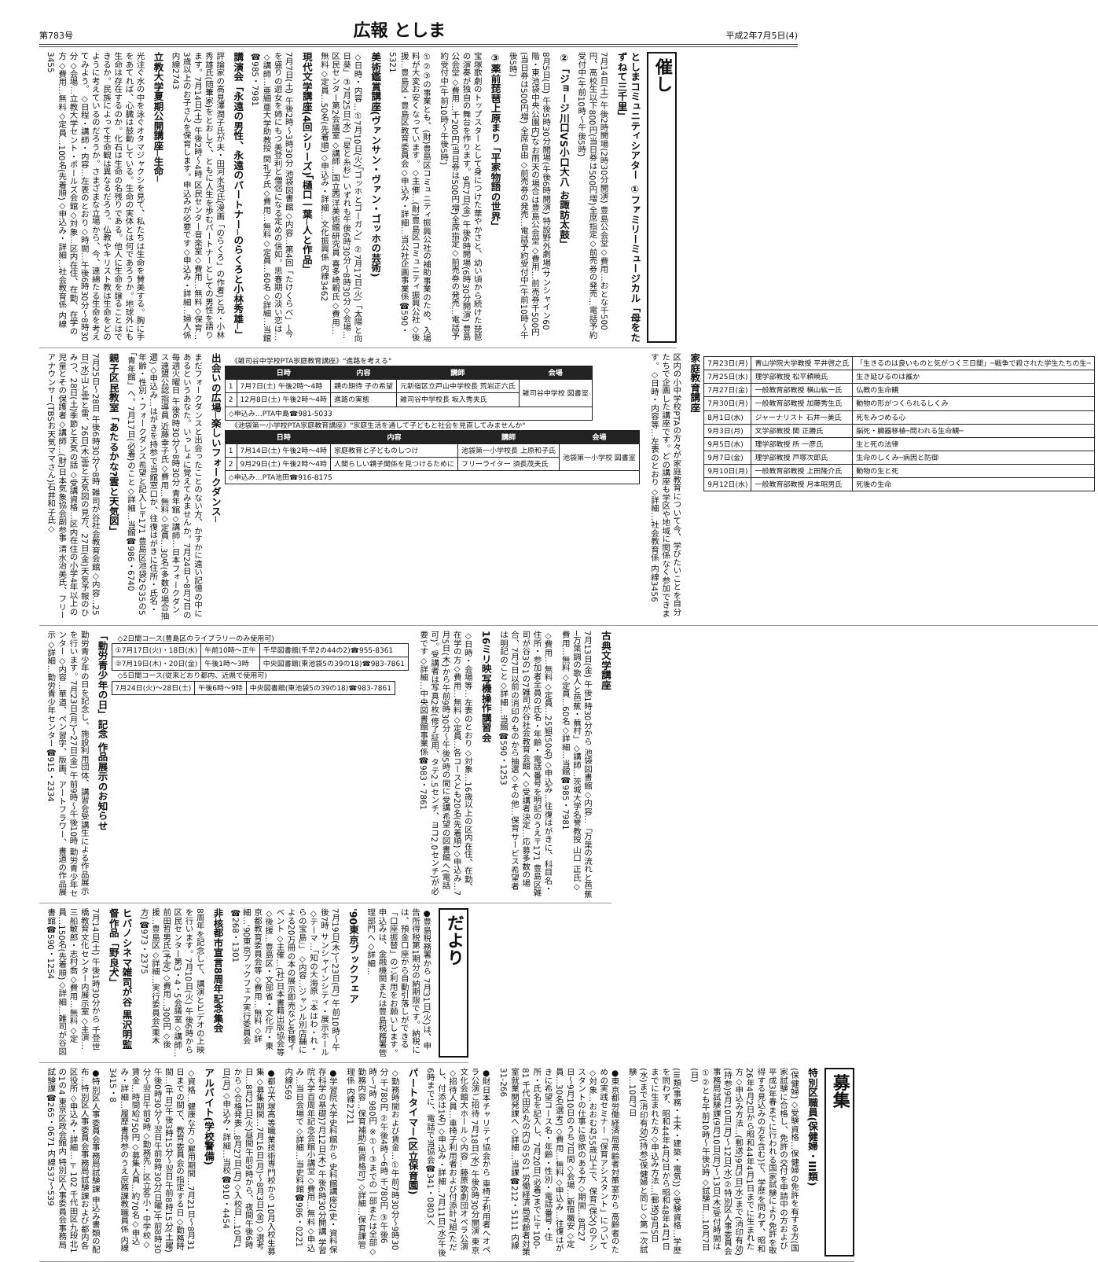第783号 広報 としま 平成2年7月5日(4)
催し
としまコミュニティシアター ①ファミリーミュージカル「母をたずねて三千里」
7月14日(土) 午後2時開場(2時30分開演) 豊島公会堂◇費用…おとな千500円、高校生以下800円(当日券は500円増)全席指定◇前売券の発売…電話予約受付中(午前10時〜午後5時)
②「ジョージ川口VS小口大八 お諏訪太鼓」
8月5日(日) 午後5時30分開場(午後6時開演) 特設野外劇場(サンシャイン60階・東池袋中央公園内)なお雨天の場合は豊島公会堂◇費用…前売券千500円(当日券は500円増) 全席自由◇前売券の発売…電話予約受付中(午前10時〜午後5時)
③薬前琵琶上原まり「平家物語の世界」
宝塚歌劇のトップスターとして身につけた華やかさと、幼い頃から続けた琵琶の演奏が独自の舞台を作ります。9月7日(金) 午後6時開場(6時30分開演) 豊島公会堂◇費用…千200円(当日券は500円増)全席指定◇前売券の発売…電話予約受付中(午前10時〜午後5時)
①②③の事業とも、(財)豊島区コミュニティ振興公社の補助事業のため、入場料が大変お安くなっています。◇主催…(財)豊島区コミュニティ振興公社◇後援…豊島区・豊島区教育委員会◇申込み・詳細…当公社企画事業係☎590・5321
美術鑑賞講座(ヴァンサン・ヴァン・ゴッホの芸術)
◇日時・内容…①7月10日(火)「ゴッホとゴーガン」②7月17日(火)「太陽と向日葵」③7月25日(水)「星と糸杉」いずれも午後6時30分〜8時30分◇会場…区民センター第2会議室◇講師…国立西洋美術館研究員 喜多崎親氏◇費用…無料◇定員…50名(先着順)◇申込み・詳細…文化振興係 内線3462
現代文学講座(4回シリーズ)「樋口一葉─人と作品」
7月7日(土) 午後2時〜3時30分 池袋図書館◇内容…第4回「たけくらべ」─今を盛りの遊女を姉にもつ美登利と僧侶になる定めの信如。思春期の淡い恋は…◇講師…亜細亜大学助教授 関礼子氏◇費用…無料◇定員…60名◇詳細…当館☎985・7981
講演会「永遠の男性、永遠のパートナー─のらくろと小林秀雄─」
評論家の高見澤潤子氏が夫・田河水泡氏(漫画「のらくろ」の作者)と兄・小林秀雄氏(随筆家)をとおして、ともに人生を歩むパートナーとしての男性を語ります。7月14日(土) 午後2時〜4時 区民センター音楽室◇費用…無料◇保育…3歳以上のお子さんを保育します。申込みが必要です◇申込み・詳細…婦人係 内線2743
立教大学夏期公開講座─生命─
光注ぐ水の中を泳ぐオタマジャクシを見て、私たちは生命を賛美する。胸に手をあてれば、心臓は鼓動している。生命の実体とは何であろうか。地球外にも生命は存在するのか。化石は生命の名残りである。他人に生命を譲ることはできるか。民族によって生命観は異なるだろう。仏教やキリスト教は生命をどのように考えているのだろうか。さまざまな立場から、今、連綿たる生命を考えてみよう。◇日程・講師・内容…左表のとおり◇時間…午後6時30分〜8時30分◇会場…立教大学セント・ポールズ会館◇対象…区内在住、在勤、在学の方◇費用…無料◇定員…100名(先着順)◇申込み・詳細…社会教育係 内線3455
| 7月23日(月) | 青山学院大学教授 平井啓之氏 | 「生きるのは良いものと気がつく三日間」─戦争で殺された学生たちの生─ |
| 7月25日(水) | 理学部教授 松平頼暁氏 | 生き延びるのは誰か |
| 7月27日(金) | 一般教育部教授 横山紘一氏 | 仏教の生命観 |
| 7月30日(月) | 一般教育部教授 加藤秀生氏 | 動物の形がつくられるしくみ |
| 8月1日(水) | ジャーナリスト 石井一美氏 | 死をみつめる心 |
| 9月3日(月) | 文学部教授 関 正勝氏 | 脳死・臓器移植─問われる生命観─ |
| 9月5日(水) | 理学部教授 所 一彦氏 | 生と死の法律 |
| 9月7日(金) | 理学部教授 戸塚次郎氏 | 生命のしくみ─病因と防御 |
| 9月10日(月) | 一般教育部教授 上田隆介氏 | 動物の生と死 |
| 9月12日(水) | 一般教育部教授 月本昭男氏 | 死後の生命 |
家庭教育講座
区内の小中学校PTAの方々が家庭教育について今、学びたいことを自分たちで企画した講座です。どの講座も学区や地域に関係なく参加できます。◇日時・内容等…左表のとおり◇詳細…社会教育係 内線3456
《雑司谷中学校PTA家庭教育講座》"進路を考える"
| | 日時 | 内容 | 講師 | 会場 |
| --- | --- | --- | --- | --- |
| 1 | 7月7日(土) 午後2時〜4時 | 親の期待 子の希望 | 元新宿区立戸山中学校長 荒岩正六氏 | 雑司谷中学校 図書室 |
| 2 | 12月8日(土) 午後2時〜4時 | 進路の実態 | 雑司谷中学校長 坂入秀夫氏 | |
| ◇申込み…PTA中島☎981-5033 | | | | |
《池袋第一小学校PTA家庭教育講座》"家庭生活を通して子どもと社会を見直してみませんか"
| | 日時 | 内容 | 講師 | 会場 |
| --- | --- | --- | --- | --- |
| 1 | 7月14日(土) 午後2時〜4時 | 家庭教育と子どものしつけ | 池袋第一小学校長 上原和子氏 | 池袋第一小学校 図書室 |
| 2 | 9月29日(土) 午後2時〜4時 | 人間らしい親子関係を見つけるために | フリーライター 須長茂夫氏 | |
| ◇申込み…PTA池田☎916-8175 | | | | |
出会いの広場─楽しいフォークダンス─
まだフォークダンスと出会ったことのない方、かすかに遠い記憶の中にあるというあなた。いっしょに覚えてみませんか。7月24日〜8月7日の毎週火曜日 午後6時30分〜8時30分 青年館◇講師…日本フォークダンス連盟公認指導員 近藤幸子氏◇費用…無料◇定員…30名(多数の場合抽選)◇申込み…はがきを持参で当館窓口か、往復はがきに住所・氏名・年齢・性別・フォークダンス希望と記入し〒171 豊島区池袋2の35の5「青年館」へ。7月17日(必着)のこと◇詳細…当館☎986・6740
親子区民教室「あたるかな?雲と天気図」
7月25日〜28日 午後6時30分〜8時 雑司が谷社会教育会館◇内容…25日(水)山と雲と雷、26日(木)雲と天気図の見方、27日(金)天気予報のひみつ、28日(土)季節と天気の話◇受講資格…区内在住の小学4年以上の児童とその保護者◇講師…(財)日本気象協会副参事 清水治美氏、フリーアナウンサー(TBSお天気ママさん)石井和子氏◇
古典文学講座
7月13日(金) 午後1時30分から 池袋図書館◇内容…「万葉の流れと芭蕉─万葉調の歌人と芭蕉・蕪村」◇講師…茨城大学名誉教授 山口 正氏◇費用…無料◇定員…60名◇詳細…当館☎985・7981
◇費用…無料◇定員…25組(50名)◇申込み…往復はがきに、科目名・住所・参加者全員の氏名・年齢・電話番号を明記のうえ〒171 豊島区雑司が谷3の1の7雑司が谷社会教育会館へ◇受講者決定…応募多数の場合、7月7日以前の消印のものから抽選◇その他…保育サービス希望者は明記のこと◇詳細…当館☎590・1253
16ミリ映写機操作講習会
◇日時・会場等…左表のとおり◇対象…16歳以上の区内在住、在勤、在学の方◇費用…無料◇定員…各コースとも20名(先着順)◇申込み…7月5日(木)から午前9時30分〜午後5時の間に受講希望の図書館へ(電話可)。受講者は写真2枚(修了証用、タテ2.5センチ、ヨコ2.0センチ)が必要です◇詳細…中央図書館事業係☎983・7861
◇2日間コース(豊島区のライブラリーのみ使用可)
| ①7月17日(火)・18日(水) | 午前10時〜正午 | 千早図書館(千早2の44の2)☎955-8361 |
| ②7月19日(木)・20日(金) | 午後1時〜3時 | 中央図書館(東池袋5の39の18)☎983-7861 |
◇5日間コース(従来どおり都内、近県で使用可)
| 7月24日(火)〜28日(土) | 午後6時〜9時 | 中央図書館(東池袋5の39の18)☎983-7861 |
「勤労青少年の日」記念 作品展示のお知らせ
勤労青少年の日を記念し、施設利用団体、講習会受講生による作品展示を行います。7月23日(月)〜27日(金) 午前9時〜午後10時 勤労青少年センター◇内容…華道、ペン習字、版画、アートフラワー、書道の作品展示◇詳細…勤労青少年センター☎915・2334
だより
●豊島税務署から 7月31日(火)は、申告所得税第1期分の納期限です。納税には、預金口座から自動引落しができる「口座振替」のご利用をお願いします。申込みは、金融機関または豊島税務署管理部門へ◇詳細…
'90東京ブックフェア
7月19日(木)〜23日(月) 午前10時〜午後7時 サンシャインシティ・展示ホール◇テーマ…「知の大海原『本はわ・れ・らの宝島』」◇内容…ジャンル別店舗による20万冊の本の展示即売など各種イベント◇主催…(社)日本書籍出版協会等◇後援…豊島区・文部省・文化庁・東京都教育委員会等◇費用…無料◇詳細…'90東京ブックフェア実行委員会☎268・1301
非核都市宣言8周年記念集会
8周年を記念して、講演とビデオの上映を行います。7月10日(火) 午後6時から 区民センター第3・4・5会議室◇講師…前田哲男氏(予定)◇費用…300円◇後援…豊島区◇詳細…実行委員会(栗木方)☎973・2375
ヒバノシネマ雑司が谷 黒沢明監督作品「野良犬」
7月14日(土) 午後1時30分から 千登世橋教育文化センター内展示室◇主演…三船敏郎・志村喬◇費用…無料◇定員…150名(先着順)◇詳細…雑司が谷図書館☎590・1254
募集
特別区職員(保健婦・III類)
(保健婦)◇受験資格…保健婦の免許を有する方(国家試験に合格し、免許の交付を申請中の方および平成3年春までに行われる国家試験により免許を取得する見込みの方を含む)で、学歴を問わず、昭和26年4月2日から昭和44年4月1日までに生まれた方◇申込み方法…(郵送)9月5日(水)まで(消印有効)(持参)9月10日(月)〜12日(水)②特別区人事委員会事務局試験課(9月10日(月)〜13日(木)受付時間は①②とも午前10時〜午後5時◇試験日…10月7日(日)
(III類(事務・土木・建築・電気))◇受験資格…学歴を問わず、昭和44年4月2日から昭和48年4月1日までに生まれた方◇申込み方法…(郵送)9月5日(水)まで(消印有効)(持参)保健婦と同じ◇第一次試験…10月7日
●東京都労働経済局高齢者対策室から 高齢者のための実践セミナー「保育アシスタント」について◇対象…おおむね55歳以上で、保育(保父)のアシスタントの仕事に意欲のある方◇期間…8月27日〜9月10日のうち7日間◇会場…新宿職安◇定員…30名(選考)◇費用…無料◇申込み…往復はがきに希望コース名・年齢・性別・電話番号・住所・氏名を記入し、7月20日(必着)までに〒100-81 千代田区丸の内3の5の1 労働経済局高齢者対策室就業開発課へ◇詳細…当課☎212・5111 内線31-266
●財日本チャリティ協会から 車椅子利用者へオペラ公演ご招待 7月18日(水) 午後6時30分開演 東京文化会館大ホール◇内容…藤原歌劇団オペラ公演◇招待人員…車椅子利用者および付添計7組(ただし、付添は1名)◇申込み・詳細…7月11日(水)午後6時までに、電話で当協会☎341・0803へ
パートタイマー(区立保育園)
◇勤務時間および賃金…①午前7時30分〜9時30分 千780円 ②午後4時〜6時 千780円 ③午後6時〜7時 980円 ※①〜③までの一部または全部◇勤務内容…保育補助(無資格可)◇詳細…保育課管理係 内線2721
●学習院大学史料館から 史料館講座2(史・資料保存科学の基礎)7月12日(木) 午後6時30分開講 学習院大学百周年記念会館小講堂◇費用…無料◇申込み…当日会場で◇詳細…当史料館☎986・0221 内線569
●都立大塚高等職業技術専門校から 10月入校生募集◇募集期間…7月16日(月)〜8月3日(金)◇選考日…8月21日(火)昼間午前9時から、夜間午後6時から◇合格発表…8月27日(月)◇入校日…10月1日(月)◇申込み・詳細…当校☎910・4454
アルバイト(学校警備)
◇資格…健康な方◇雇用期間…7月21日〜8月31日までの間で、教育委員会の指定する日◇勤務時間…(平日)午後3時15分〜翌日午前8時15分(土曜)午後0時30分〜翌日午前8時30分(日曜)午前8時30分〜翌日午前9時◇勤務先…区立各小・中学校◇賃金…時間給750円◇募集人員…約70名◇申込み・詳細…履歴書持参のうえ庶務課教職員係 内線3415・8
●特別区人事委員会事務局試験課 申込み書類の配布…特別区人事委員会事務局試験課および都内各区役所◇申込み・詳細…〒102 千代田区九段北1の1の4 東京区政会館内 特別区人事委員会事務局試験課☎265・0671 内線537〜539